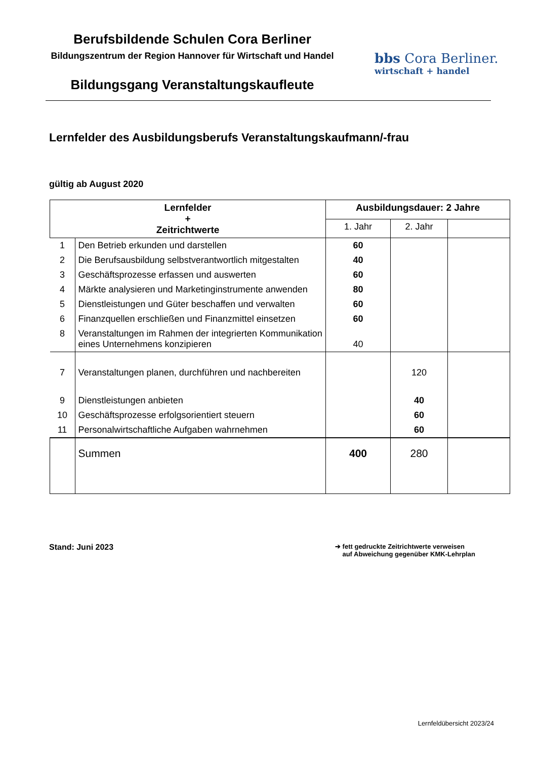Berufsbildende Schulen Cora Berliner
Bildungszentrum der Region Hannover für Wirtschaft und Handel
Bildungsgang Veranstaltungskaufleute
bbs Cora Berliner.
wirtschaft + handel
Lernfelder des Ausbildungsberufs Veranstaltungskaufmann/-frau
gültig ab August 2020
| Lernfelder + Zeitrichtwerte | | Ausbildungsdauer: 2 Jahre | | |
| --- | --- | --- | --- | --- |
| | | 1. Jahr | 2. Jahr | |
| 1 | Den Betrieb erkunden und darstellen | 60 | | |
| 2 | Die Berufsausbildung selbstverantwortlich mitgestalten | 40 | | |
| 3 | Geschäftsprozesse erfassen und auswerten | 60 | | |
| 4 | Märkte analysieren und Marketinginstrumente anwenden | 80 | | |
| 5 | Dienstleistungen und Güter beschaffen und verwalten | 60 | | |
| 6 | Finanzquellen erschließen und Finanzmittel einsetzen | 60 | | |
| 8 | Veranstaltungen im Rahmen der integrierten Kommunikation eines Unternehmens konzipieren | 40 | | |
| 7 | Veranstaltungen planen, durchführen und nachbereiten | | 120 | |
| 9 | Dienstleistungen anbieten | | 40 | |
| 10 | Geschäftsprozesse erfolgsorientiert steuern | | 60 | |
| 11 | Personalwirtschaftliche Aufgaben wahrnehmen | | 60 | |
| | Summen | 400 | 280 | |
Stand: Juni 2023
➔ fett gedruckte Zeitrichtwerte verweisen
auf Abweichung gegenüber KMK-Lehrplan
Lernfeldübersicht 2023/24